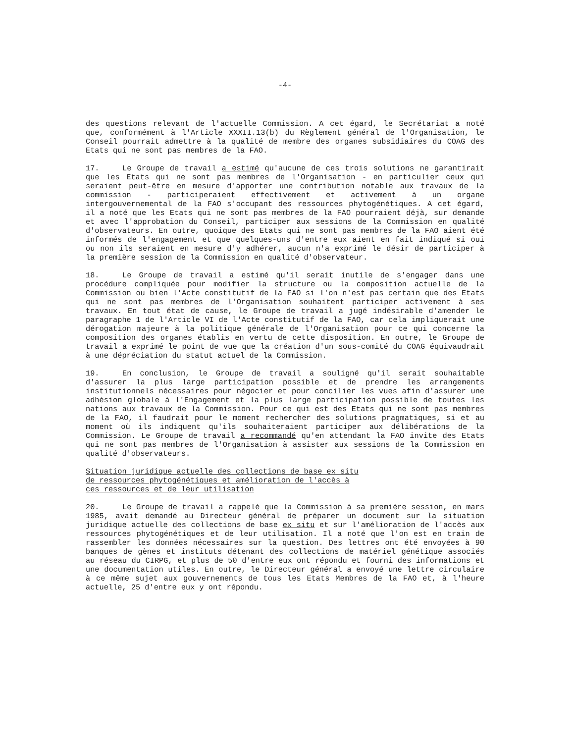-4-
des questions relevant de l'actuelle Commission. A cet égard, le Secrétariat a noté que, conformément à l'Article XXXII.13(b) du Règlement général de l'Organisation, le Conseil pourrait admettre à la qualité de membre des organes subsidiaires du COAG des Etats qui ne sont pas membres de la FAO.
17. Le Groupe de travail a estimé qu'aucune de ces trois solutions ne garantirait que les Etats qui ne sont pas membres de l'Organisation - en particulier ceux qui seraient peut-être en mesure d'apporter une contribution notable aux travaux de la commission - participeraient effectivement et activement à un organe intergouvernemental de la FAO s'occupant des ressources phytogénétiques. A cet égard, il a noté que les Etats qui ne sont pas membres de la FAO pourraient déjà, sur demande et avec l'approbation du Conseil, participer aux sessions de la Commission en qualité d'observateurs. En outre, quoique des Etats qui ne sont pas membres de la FAO aient été informés de l'engagement et que quelques-uns d'entre eux aient en fait indiqué si oui ou non ils seraient en mesure d'y adhérer, aucun n'a exprimé le désir de participer à la première session de la Commission en qualité d'observateur.
18. Le Groupe de travail a estimé qu'il serait inutile de s'engager dans une procédure compliquée pour modifier la structure ou la composition actuelle de la Commission ou bien l'Acte constitutif de la FAO si l'on n'est pas certain que des Etats qui ne sont pas membres de l'Organisation souhaitent participer activement à ses travaux. En tout état de cause, le Groupe de travail a jugé indésirable d'amender le paragraphe 1 de l'Article VI de l'Acte constitutif de la FAO, car cela impliquerait une dérogation majeure à la politique générale de l'Organisation pour ce qui concerne la composition des organes établis en vertu de cette disposition. En outre, le Groupe de travail a exprimé le point de vue que la création d'un sous-comité du COAG équivaudrait à une dépréciation du statut actuel de la Commission.
19. En conclusion, le Groupe de travail a souligné qu'il serait souhaitable d'assurer la plus large participation possible et de prendre les arrangements institutionnels nécessaires pour négocier et pour concilier les vues afin d'assurer une adhésion globale à l'Engagement et la plus large participation possible de toutes les nations aux travaux de la Commission. Pour ce qui est des Etats qui ne sont pas membres de la FAO, il faudrait pour le moment rechercher des solutions pragmatiques, si et au moment où ils indiquent qu'ils souhaiteraient participer aux délibérations de la Commission. Le Groupe de travail a recommandé qu'en attendant la FAO invite des Etats qui ne sont pas membres de l'Organisation à assister aux sessions de la Commission en qualité d'observateurs.
Situation juridique actuelle des collections de base ex situ
de ressources phytogénétiques et amélioration de l'accès à
ces ressources et de leur utilisation
20. Le Groupe de travail a rappelé que la Commission à sa première session, en mars 1985, avait demandé au Directeur général de préparer un document sur la situation juridique actuelle des collections de base ex situ et sur l'amélioration de l'accès aux ressources phytogénétiques et de leur utilisation. Il a noté que l'on est en train de rassembler les données nécessaires sur la question. Des lettres ont été envoyées à 90 banques de gènes et instituts détenant des collections de matériel génétique associés au réseau du CIRPG, et plus de 50 d'entre eux ont répondu et fourni des informations et une documentation utiles. En outre, le Directeur général a envoyé une lettre circulaire à ce même sujet aux gouvernements de tous les Etats Membres de la FAO et, à l'heure actuelle, 25 d'entre eux y ont répondu.